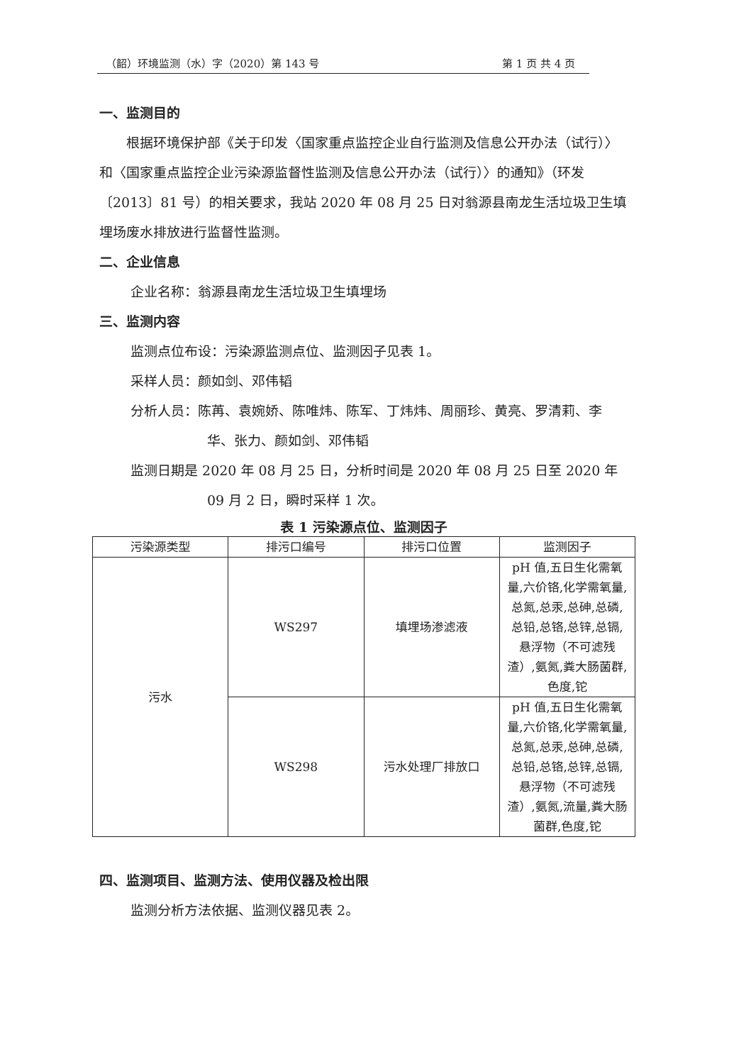（韶）环境监测（水）字（2020）第 143 号 第 1 页 共 4 页
一、监测目的
根据环境保护部《关于印发〈国家重点监控企业自行监测及信息公开办法（试行）〉和〈国家重点监控企业污染源监督性监测及信息公开办法（试行）〉的通知》（环发〔2013〕81 号）的相关要求，我站 2020 年 08 月 25 日对翁源县南龙生活垃圾卫生填埋场废水排放进行监督性监测。
二、企业信息
企业名称：翁源县南龙生活垃圾卫生填埋场
三、监测内容
监测点位布设：污染源监测点位、监测因子见表 1。
采样人员：颜如剑、邓伟韬
分析人员：陈苒、袁婉娇、陈唯炜、陈军、丁炜炜、周丽珍、黄亮、罗清莉、李华、张力、颜如剑、邓伟韬
监测日期是 2020 年 08 月 25 日，分析时间是 2020 年 08 月 25 日至 2020 年 09 月 2 日，瞬时采样 1 次。
表 1 污染源点位、监测因子
| 污染源类型 | 排污口编号 | 排污口位置 | 监测因子 |
| --- | --- | --- | --- |
| 污水 | WS297 | 填埋场渗滤液 | pH 值,五日生化需氧量,六价铬,化学需氧量,总氮,总汞,总砷,总磷,总铅,总铬,总锌,总镉,悬浮物（不可滤残渣）,氨氮,粪大肠菌群,色度,铊 |
| | WS298 | 污水处理厂排放口 | pH 值,五日生化需氧量,六价铬,化学需氧量,总氮,总汞,总砷,总磷,总铅,总铬,总锌,总镉,悬浮物（不可滤残渣）,氨氮,流量,粪大肠菌群,色度,铊 |
四、监测项目、监测方法、使用仪器及检出限
监测分析方法依据、监测仪器见表 2。